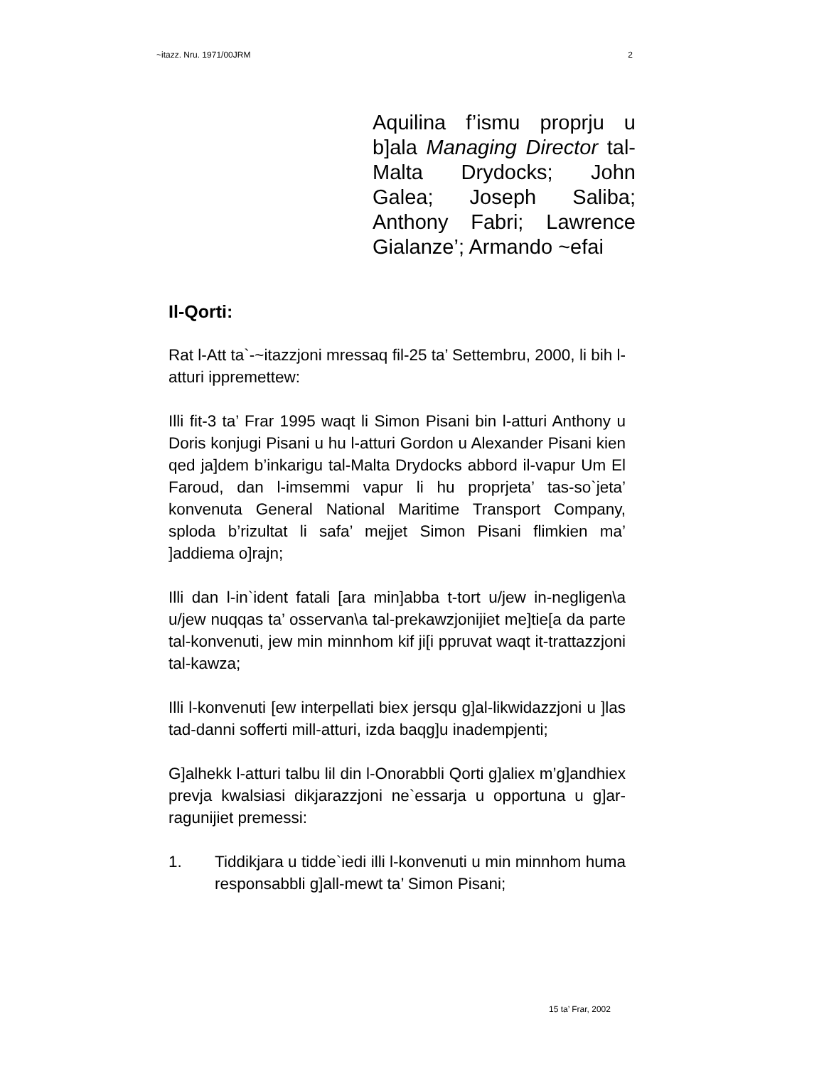~itazz. Nru. 1971/00JRM 2
Aquilina f’ismu proprju u b]ala Managing Director tal-Malta Drydocks; John Galea; Joseph Saliba; Anthony Fabri; Lawrence Gialanze’; Armando ~efai
Il-Qorti:
Rat l-Att ta`-~itazzjoni mressaq fil-25 ta’ Settembru, 2000, li bih l-atturi ippremettew:
Illi fit-3 ta’ Frar 1995 waqt li Simon Pisani bin l-atturi Anthony u Doris konjugi Pisani u hu l-atturi Gordon u Alexander Pisani kien qed ja]dem b’inkarigu tal-Malta Drydocks abbord il-vapur Um El Faroud, dan l-imsemmi vapur li hu proprjeta’ tas-so`jeta’ konvenuta General National Maritime Transport Company, sploda b’rizultat li safa’ mejjet Simon Pisani flimkien ma’ ]addiema o]rajn;
Illi dan l-in`ident fatali [ara min]abba t-tort u/jew in-negligen\a u/jew nuqqas ta’ osservan\a tal-prekawzjonijiet me]tie[a da parte tal-konvenuti, jew min minnhom kif ji[i ppruvat waqt it-trattazzjoni tal-kawza;
Illi l-konvenuti [ew interpellati biex jersqu g]al-likwidazzjoni u ]las tad-danni sofferti mill-atturi, izda baqg]u inadempjenti;
G]alhekk l-atturi talbu lil din l-Onorabbli Qorti g]aliex m’g]andhiex prevja kwalsiasi dikjarazzjoni ne`essarja u opportuna u g]ar-ragunijiet premessi:
1. Tiddikjara u tidde`iedi illi l-konvenuti u min minnhom huma responsabbli g]all-mewt ta’ Simon Pisani;
15 ta’ Frar, 2002